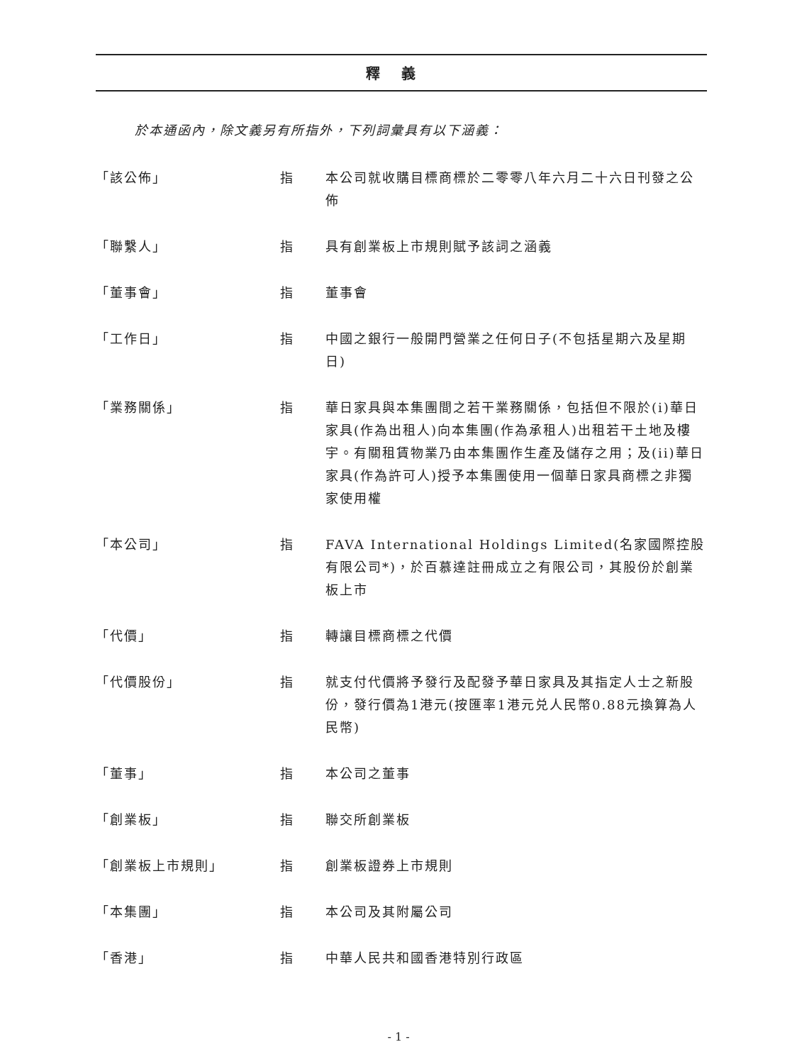釋義
於本通函內，除文義另有所指外，下列詞彙具有以下涵義：
| 「該公佈」 | 指 | 本公司就收購目標商標於二零零八年六月二十六日刊發之公佈 |
| 「聯繫人」 | 指 | 具有創業板上市規則賦予該詞之涵義 |
| 「董事會」 | 指 | 董事會 |
| 「工作日」 | 指 | 中國之銀行一般開門營業之任何日子(不包括星期六及星期日) |
| 「業務關係」 | 指 | 華日家具與本集團間之若干業務關係，包括但不限於(i)華日家具(作為出租人)向本集團(作為承租人)出租若干土地及樓宇。有關租賃物業乃由本集團作生產及儲存之用；及(ii)華日家具(作為許可人)授予本集團使用一個華日家具商標之非獨家使用權 |
| 「本公司」 | 指 | FAVA International Holdings Limited(名家國際控股有限公司*)，於百慕達註冊成立之有限公司，其股份於創業板上市 |
| 「代價」 | 指 | 轉讓目標商標之代價 |
| 「代價股份」 | 指 | 就支付代價將予發行及配發予華日家具及其指定人士之新股份，發行價為1港元(按匯率1港元兑人民幣0.88元換算為人民幣) |
| 「董事」 | 指 | 本公司之董事 |
| 「創業板」 | 指 | 聯交所創業板 |
| 「創業板上市規則」 | 指 | 創業板證券上市規則 |
| 「本集團」 | 指 | 本公司及其附屬公司 |
| 「香港」 | 指 | 中華人民共和國香港特別行政區 |
- 1 -